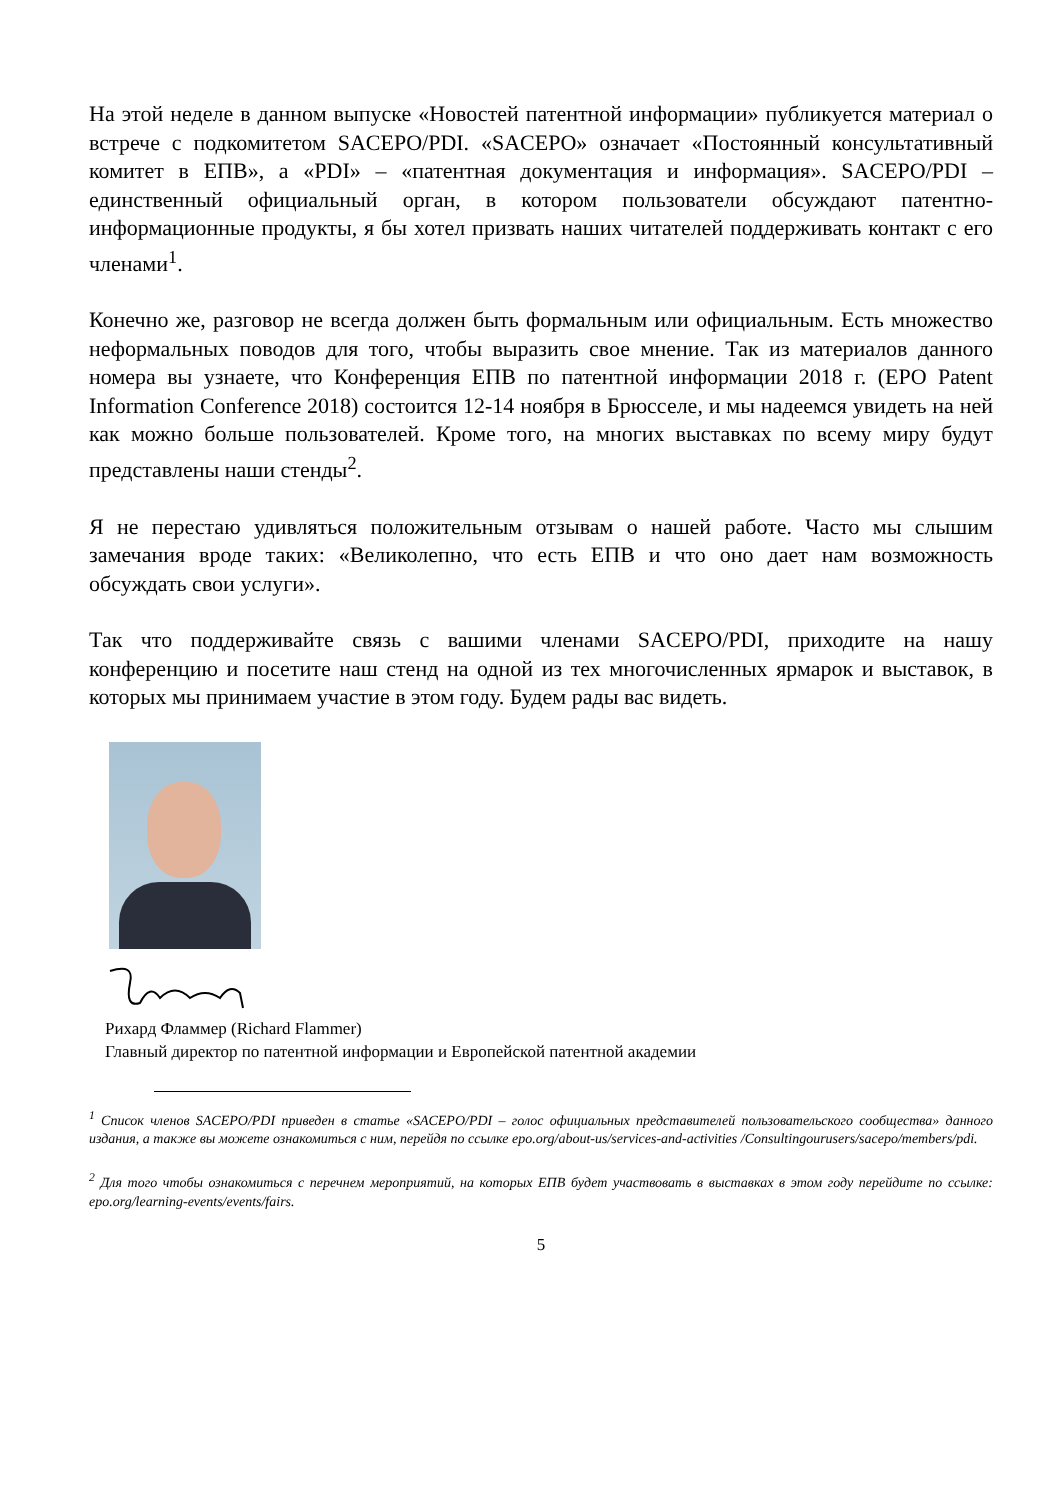На этой неделе в данном выпуске «Новостей патентной информации» публикуется материал о встрече с подкомитетом SACEPO/PDI. «SACEPO» означает «Постоянный консультативный комитет в ЕПВ», а «PDI» – «патентная документация и информация». SACEPO/PDI – единственный официальный орган, в котором пользователи обсуждают патентно-информационные продукты, я бы хотел призвать наших читателей поддерживать контакт с его членами<sup>1</sup>.
Конечно же, разговор не всегда должен быть формальным или официальным. Есть множество неформальных поводов для того, чтобы выразить свое мнение. Так из материалов данного номера вы узнаете, что Конференция ЕПВ по патентной информации 2018 г. (EPO Patent Information Conference 2018) состоится 12-14 ноября в Брюсселе, и мы надеемся увидеть на ней как можно больше пользователей. Кроме того, на многих выставках по всему миру будут представлены наши стенды<sup>2</sup>.
Я не перестаю удивляться положительным отзывам о нашей работе. Часто мы слышим замечания вроде таких: «Великолепно, что есть ЕПВ и что оно дает нам возможность обсуждать свои услуги».
Так что поддерживайте связь с вашими членами SACEPO/PDI, приходите на нашу конференцию и посетите наш стенд на одной из тех многочисленных ярмарок и выставок, в которых мы принимаем участие в этом году. Будем рады вас видеть.
Рихард Фламмер (Richard Flammer)
Главный директор по патентной информации и Европейской патентной академии
<sup>1</sup> Список членов SACEPO/PDI приведен в статье «SACEPO/PDI – голос официальных представителей пользовательского сообщества» данного издания, а также вы можете ознакомиться с ним, перейдя по ссылке epo.org/about-us/services-and-activities /Consultingourusers/sacepo/members/pdi.
<sup>2</sup> Для того чтобы ознакомиться с перечнем мероприятий, на которых ЕПВ будет участвовать в выставках в этом году перейдите по ссылке: epo.org/learning-events/events/fairs.
5